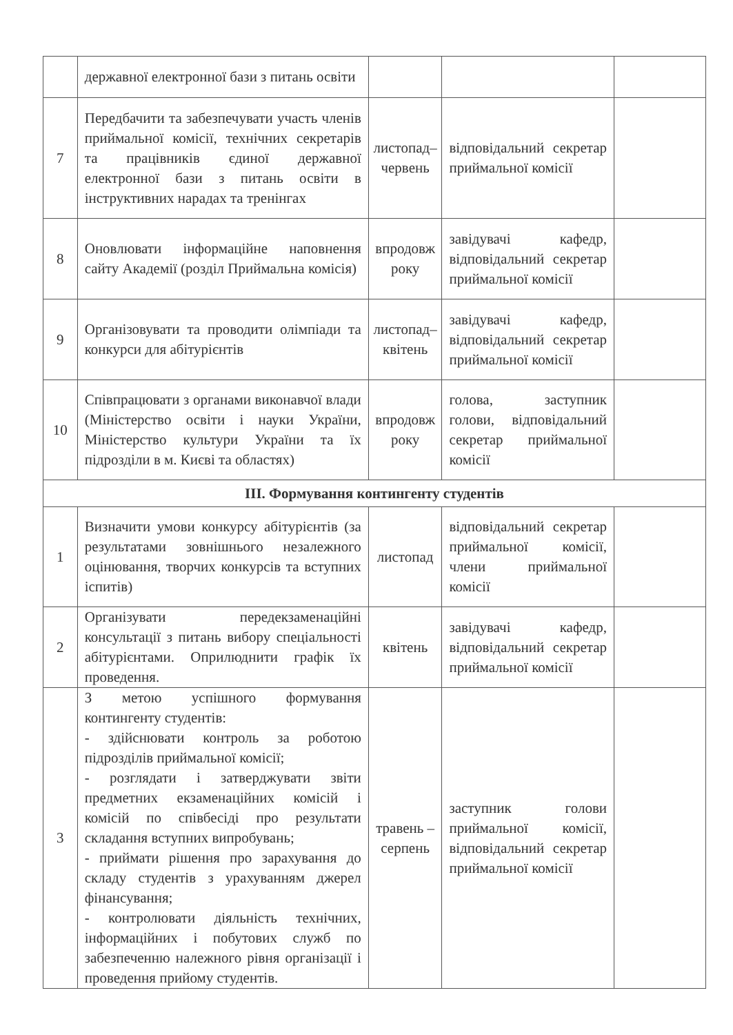| | державної електронної бази з питань освіти | | | |
| 7 | Передбачити та забезпечувати участь членів приймальної комісії, технічних секретарів та працівників єдиної державної електронної бази з питань освіти в інструктивних нарадах та тренінгах | листопад–червень | відповідальний секретар приймальної комісії | |
| 8 | Оновлювати інформаційне наповнення сайту Академії (розділ Приймальна комісія) | впродовж року | завідувачі кафедр, відповідальний секретар приймальної комісії | |
| 9 | Організовувати та проводити олімпіади та конкурси для абітурієнтів | листопад–квітень | завідувачі кафедр, відповідальний секретар приймальної комісії | |
| 10 | Співпрацювати з органами виконавчої влади (Міністерство освіти і науки України, Міністерство культури України та їх підрозділи в м. Києві та областях) | впродовж року | голова, заступник голови, відповідальний секретар приймальної комісії | |
| III. Формування контингенту студентів | | | | |
| 1 | Визначити умови конкурсу абітурієнтів (за результатами зовнішнього незалежного оцінювання, творчих конкурсів та вступних іспитів) | листопад | відповідальний секретар приймальної комісії, члени приймальної комісії | |
| 2 | Організувати передекзаменаційні консультації з питань вибору спеціальності абітурієнтами. Оприлюднити графік їх проведення. | квітень | завідувачі кафедр, відповідальний секретар приймальної комісії | |
| 3 | З метою успішного формування контингенту студентів: - здійснювати контроль за роботою підрозділів приймальної комісії; - розглядати і затверджувати звіти предметних екзаменаційних комісій і комісій по співбесіді про результати складання вступних випробувань; - приймати рішення про зарахування до складу студентів з урахуванням джерел фінансування; - контролювати діяльність технічних, інформаційних і побутових служб по забезпеченню належного рівня організації і проведення прийому студентів. | травень – серпень | заступник голови приймальної комісії, відповідальний секретар приймальної комісії | |